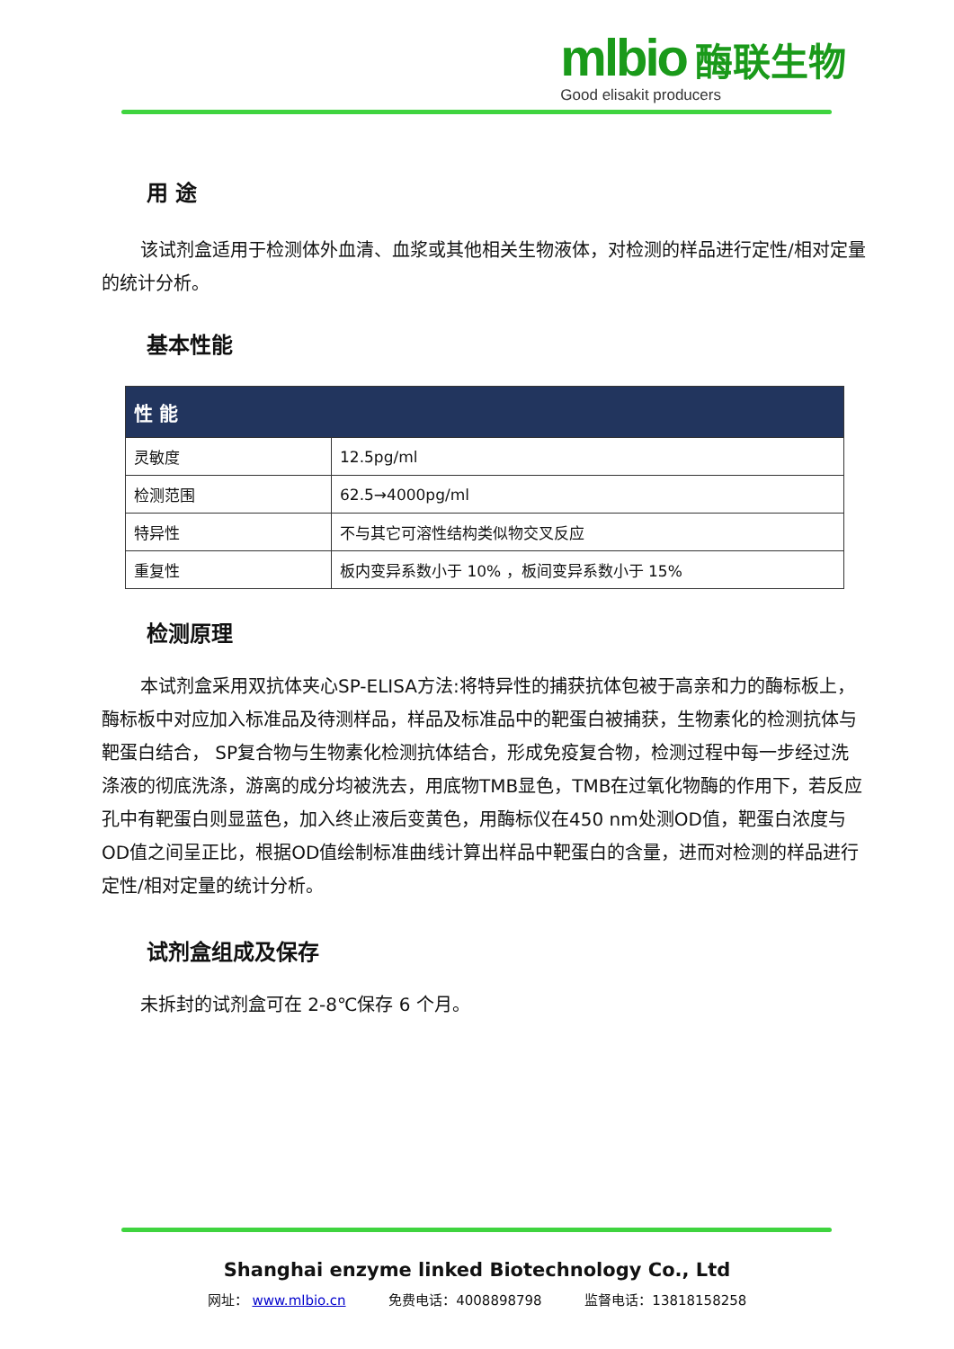mlbio 酶联生物
Good elisakit producers
用 途
该试剂盒适用于检测体外血清、血浆或其他相关生物液体，对检测的样品进行定性/相对定量的统计分析。
基本性能
| 性 能 | |
| --- | --- |
| 灵敏度 | 12.5pg/ml |
| 检测范围 | 62.5→4000pg/ml |
| 特异性 | 不与其它可溶性结构类似物交叉反应 |
| 重复性 | 板内变异系数小于 10% ，板间变异系数小于 15% |
检测原理
本试剂盒采用双抗体夹心SP-ELISA方法:将特异性的捕获抗体包被于高亲和力的酶标板上，酶标板中对应加入标准品及待测样品，样品及标准品中的靶蛋白被捕获，生物素化的检测抗体与靶蛋白结合， SP复合物与生物素化检测抗体结合，形成免疫复合物，检测过程中每一步经过洗涤液的彻底洗涤，游离的成分均被洗去，用底物TMB显色，TMB在过氧化物酶的作用下，若反应孔中有靶蛋白则显蓝色，加入终止液后变黄色，用酶标仪在450 nm处测OD值，靶蛋白浓度与OD值之间呈正比，根据OD值绘制标准曲线计算出样品中靶蛋白的含量，进而对检测的样品进行定性/相对定量的统计分析。
试剂盒组成及保存
未拆封的试剂盒可在 2-8℃保存 6 个月。
Shanghai enzyme linked Biotechnology Co., Ltd
网址： www.mlbio.cn 免费电话：4008898798 监督电话：13818158258